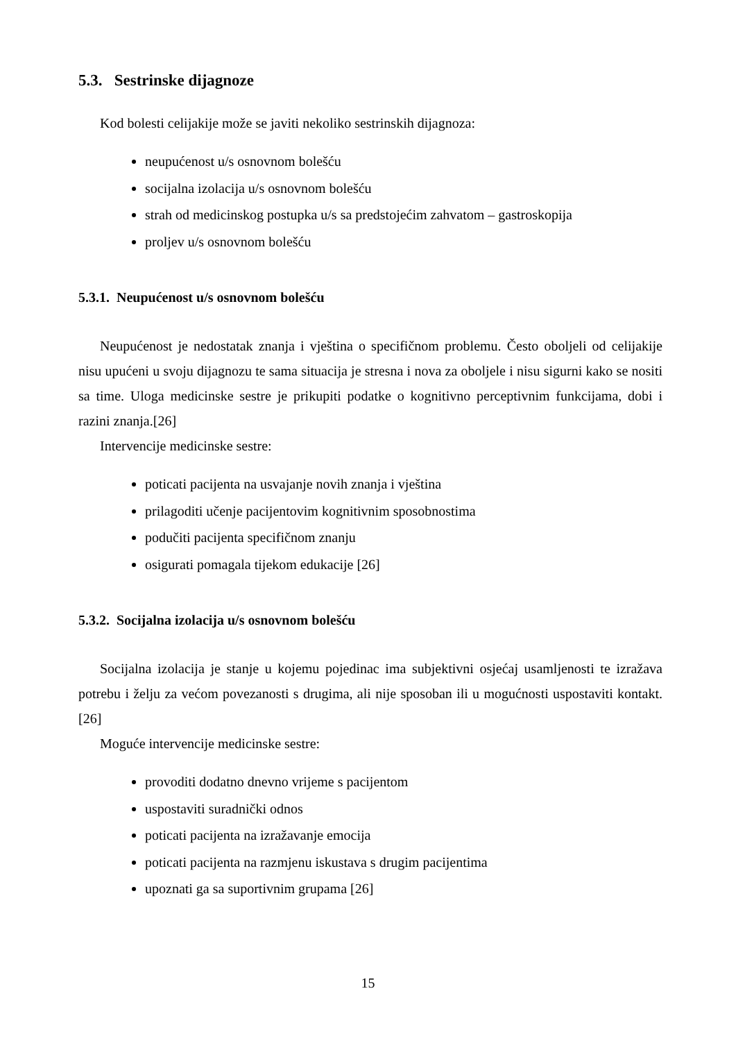5.3. Sestrinske dijagnoze
Kod bolesti celijakije može se javiti nekoliko sestrinskih dijagnoza:
neupućenost u/s osnovnom bolešću
socijalna izolacija u/s osnovnom bolešću
strah od medicinskog postupka u/s sa predstojećim zahvatom – gastroskopija
proljev u/s osnovnom bolešću
5.3.1. Neupućenost u/s osnovnom bolešću
Neupućenost je nedostatak znanja i vještina o specifičnom problemu. Često oboljeli od celijakije nisu upućeni u svoju dijagnozu te sama situacija je stresna i nova za oboljele i nisu sigurni kako se nositi sa time. Uloga medicinske sestre je prikupiti podatke o kognitivno perceptivnim funkcijama, dobi i razini znanja.[26]
Intervencije medicinske sestre:
poticati pacijenta na usvajanje novih znanja i vještina
prilagoditi učenje pacijentovim kognitivnim sposobnostima
podučiti pacijenta specifičnom znanju
osigurati pomagala tijekom edukacije [26]
5.3.2. Socijalna izolacija u/s osnovnom bolešću
Socijalna izolacija je stanje u kojemu pojedinac ima subjektivni osjećaj usamljenosti te izražava potrebu i želju za većom povezanosti s drugima, ali nije sposoban ili u mogućnosti uspostaviti kontakt.[26]
Moguće intervencije medicinske sestre:
provoditi dodatno dnevno vrijeme s pacijentom
uspostaviti suradnički odnos
poticati pacijenta na izražavanje emocija
poticati pacijenta na razmjenu iskustava s drugim pacijentima
upoznati ga sa suportivnim grupama [26]
15